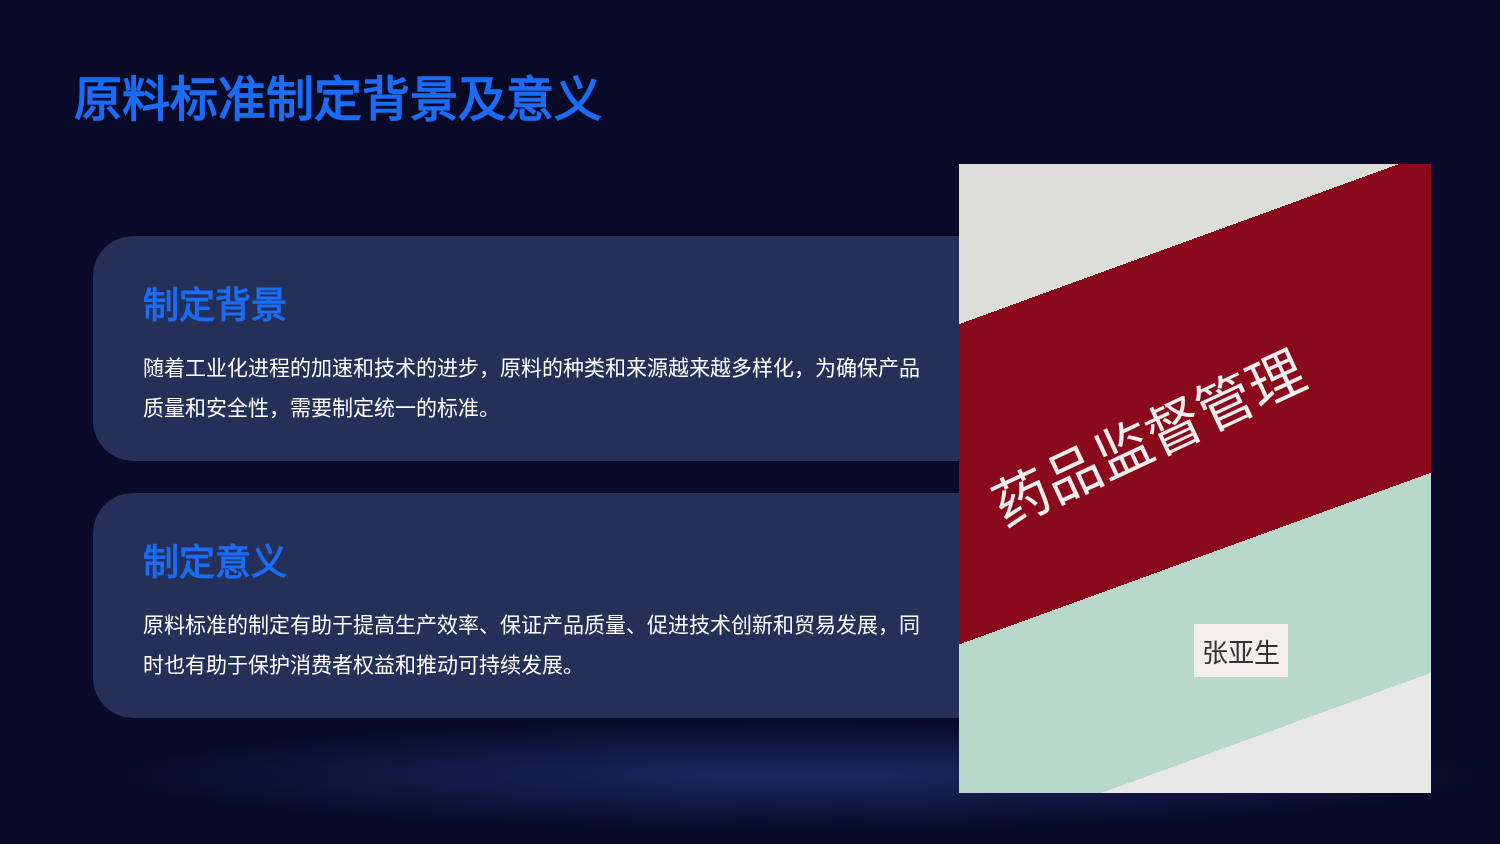原料标准制定背景及意义
制定背景
随着工业化进程的加速和技术的进步，原料的种类和来源越来越多样化，为确保产品质量和安全性，需要制定统一的标准。
制定意义
原料标准的制定有助于提高生产效率、保证产品质量、促进技术创新和贸易发展，同时也有助于保护消费者权益和推动可持续发展。
药品监督管理
张亚生